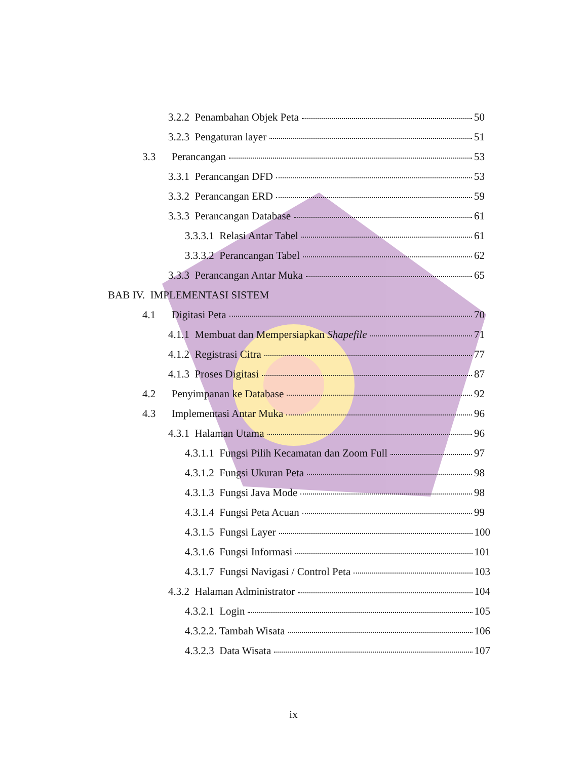3.2.2 Penambahan Objek Peta 50
3.2.3 Pengaturan layer 51
3.3 Perancangan 53
3.3.1 Perancangan DFD 53
3.3.2 Perancangan ERD 59
3.3.3 Perancangan Database 61
3.3.3.1 Relasi Antar Tabel 61
3.3.3.2 Perancangan Tabel 62
3.3.3 Perancangan Antar Muka 65
BAB IV. IMPLEMENTASI SISTEM
4.1 Digitasi Peta 70
4.1.1 Membuat dan Mempersiapkan Shapefile 71
4.1.2 Registrasi Citra 77
4.1.3 Proses Digitasi 87
4.2 Penyimpanan ke Database 92
4.3 Implementasi Antar Muka 96
4.3.1 Halaman Utama 96
4.3.1.1 Fungsi Pilih Kecamatan dan Zoom Full 97
4.3.1.2 Fungsi Ukuran Peta 98
4.3.1.3 Fungsi Java Mode 98
4.3.1.4 Fungsi Peta Acuan 99
4.3.1.5 Fungsi Layer 100
4.3.1.6 Fungsi Informasi 101
4.3.1.7 Fungsi Navigasi / Control Peta 103
4.3.2 Halaman Administrator 104
4.3.2.1 Login 105
4.3.2.2. Tambah Wisata 106
4.3.2.3 Data Wisata 107
ix